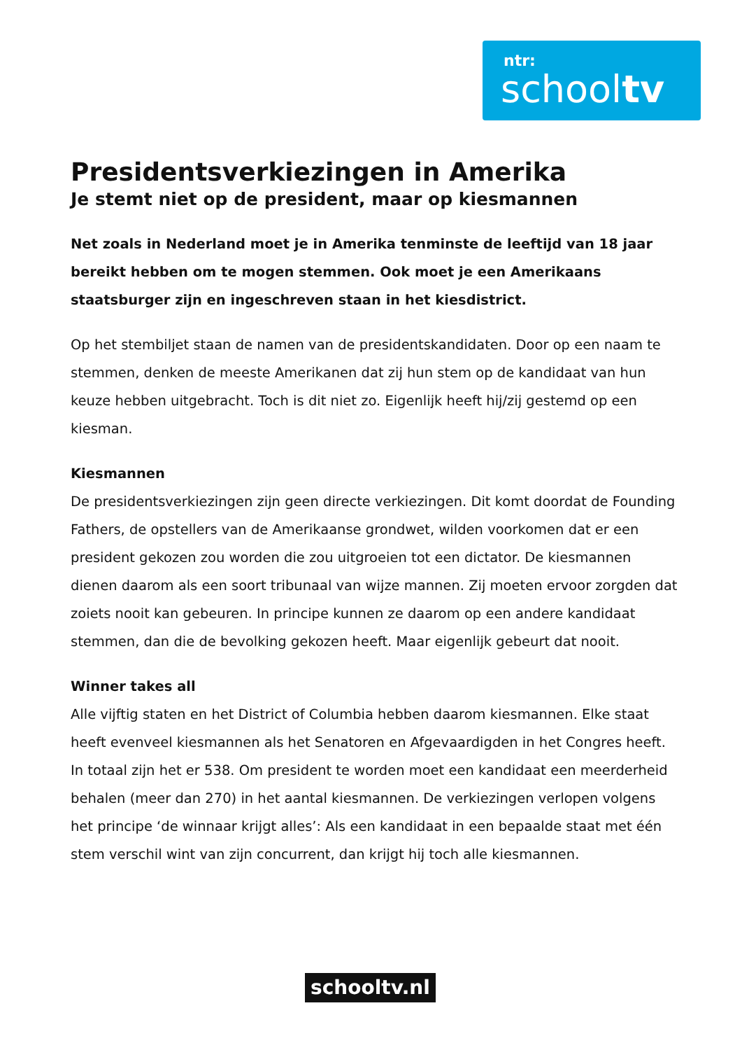ntr:
schooltv
Presidentsverkiezingen in Amerika
Je stemt niet op de president, maar op kiesmannen
Net zoals in Nederland moet je in Amerika tenminste de leeftijd van 18 jaar bereikt hebben om te mogen stemmen. Ook moet je een Amerikaans staatsburger zijn en ingeschreven staan in het kiesdistrict.
Op het stembiljet staan de namen van de presidentskandidaten. Door op een naam te stemmen, denken de meeste Amerikanen dat zij hun stem op de kandidaat van hun keuze hebben uitgebracht. Toch is dit niet zo. Eigenlijk heeft hij/zij gestemd op een kiesman.
Kiesmannen
De presidentsverkiezingen zijn geen directe verkiezingen. Dit komt doordat de Founding Fathers, de opstellers van de Amerikaanse grondwet, wilden voorkomen dat er een president gekozen zou worden die zou uitgroeien tot een dictator. De kiesmannen dienen daarom als een soort tribunaal van wijze mannen. Zij moeten ervoor zorgden dat zoiets nooit kan gebeuren. In principe kunnen ze daarom op een andere kandidaat stemmen, dan die de bevolking gekozen heeft. Maar eigenlijk gebeurt dat nooit.
Winner takes all
Alle vijftig staten en het District of Columbia hebben daarom kiesmannen. Elke staat heeft evenveel kiesmannen als het Senatoren en Afgevaardigden in het Congres heeft. In totaal zijn het er 538. Om president te worden moet een kandidaat een meerderheid behalen (meer dan 270) in het aantal kiesmannen. De verkiezingen verlopen volgens het principe ‘de winnaar krijgt alles’: Als een kandidaat in een bepaalde staat met één stem verschil wint van zijn concurrent, dan krijgt hij toch alle kiesmannen.
schooltv.nl